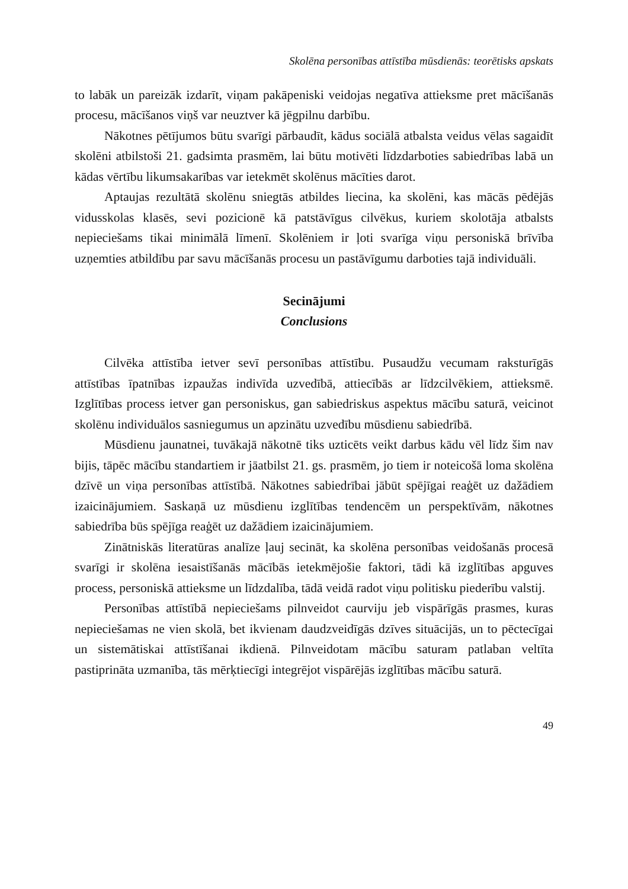Skolēna personības attīstība mūsdienās: teorētisks apskats
to labāk un pareizāk izdarīt, viņam pakāpeniski veidojas negatīva attieksme pret mācīšanās procesu, mācīšanos viņš var neuztver kā jēgpilnu darbību.
Nākotnes pētījumos būtu svarīgi pārbaudīt, kādus sociālā atbalsta veidus vēlas sagaidīt skolēni atbilstoši 21. gadsimta prasmēm, lai būtu motivēti līdzdarboties sabiedrības labā un kādas vērtību likumsakarības var ietekmēt skolēnus mācīties darot.
Aptaujas rezultātā skolēnu sniegtās atbildes liecina, ka skolēni, kas mācās pēdējās vidusskolas klasēs, sevi pozicionē kā patstāvīgus cilvēkus, kuriem skolotāja atbalsts nepieciešams tikai minimālā līmenī. Skolēniem ir ļoti svarīga viņu personiskā brīvība uzņemties atbildību par savu mācīšanās procesu un pastāvīgumu darboties tajā individuāli.
Secinājumi
Conclusions
Cilvēka attīstība ietver sevī personības attīstību. Pusaudžu vecumam raksturīgās attīstības īpatnības izpaužas indivīda uzvedībā, attiecībās ar līdzcilvēkiem, attieksmē. Izglītības process ietver gan personiskus, gan sabiedriskus aspektus mācību saturā, veicinot skolēnu individuālos sasniegumus un apzinātu uzvedību mūsdienu sabiedrībā.
Mūsdienu jaunatnei, tuvākajā nākotnē tiks uzticēts veikt darbus kādu vēl līdz šim nav bijis, tāpēc mācību standartiem ir jāatbilst 21. gs. prasmēm, jo tiem ir noteicošā loma skolēna dzīvē un viņa personības attīstībā. Nākotnes sabiedrībai jābūt spējīgai reaģēt uz dažādiem izaicinājumiem. Saskaņā uz mūsdienu izglītības tendencēm un perspektīvām, nākotnes sabiedrība būs spējīga reaģēt uz dažādiem izaicinājumiem.
Zinātniskās literatūras analīze ļauj secināt, ka skolēna personības veidošanās procesā svarīgi ir skolēna iesaistīšanās mācībās ietekmējošie faktori, tādi kā izglītības apguves process, personiskā attieksme un līdzdalība, tādā veidā radot viņu politisku piederību valstij.
Personības attīstībā nepieciešams pilnveidot caurviju jeb vispārīgās prasmes, kuras nepieciešamas ne vien skolā, bet ikvienam daudzveidīgās dzīves situācijās, un to pēctecīgai un sistemātiskai attīstīšanai ikdienā. Pilnveidotam mācību saturam patlaban veltīta pastiprināta uzmanība, tās mērķtiecīgi integrējot vispārējās izglītības mācību saturā.
49